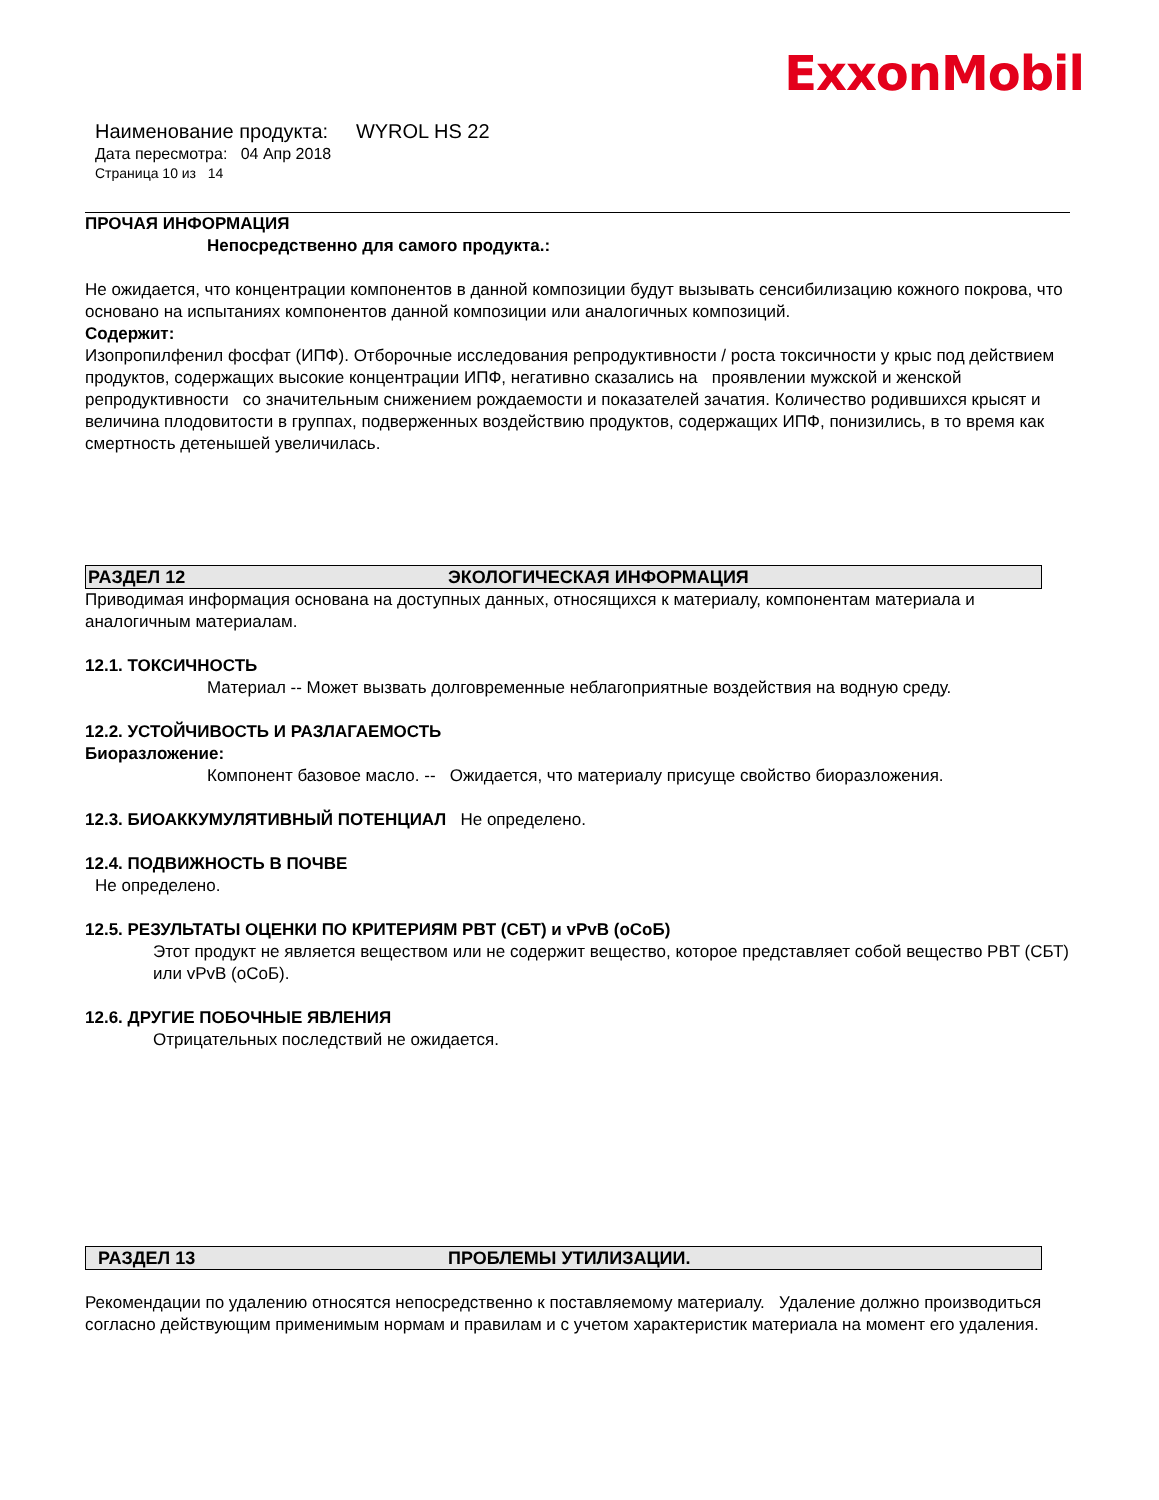ExxonMobil
Наименование продукта: WYROL HS 22
Дата пересмотра: 04 Апр 2018
Страница 10 из 14
ПРОЧАЯ ИНФОРМАЦИЯ
Непосредственно для самого продукта.:
Не ожидается, что концентрации компонентов в данной композиции будут вызывать сенсибилизацию кожного покрова, что основано на испытаниях компонентов данной композиции или аналогичных композиций.
Содержит:
Изопропилфенил фосфат (ИПФ). Отборочные исследования репродуктивности / роста токсичности у крыс под действием продуктов, содержащих высокие концентрации ИПФ, негативно сказались на проявлении мужской и женской репродуктивности со значительным снижением рождаемости и показателей зачатия. Количество родившихся крысят и величина плодовитости в группах, подверженных воздействию продуктов, содержащих ИПФ, понизились, в то время как смертность детенышей увеличилась.
РАЗДЕЛ 12 ЭКОЛОГИЧЕСКАЯ ИНФОРМАЦИЯ
Приводимая информация основана на доступных данных, относящихся к материалу, компонентам материала и аналогичным материалам.
12.1. ТОКСИЧНОСТЬ
Материал -- Может вызвать долговременные неблагоприятные воздействия на водную среду.
12.2. УСТОЙЧИВОСТЬ И РАЗЛАГАЕМОСТЬ
Биоразложение:
Компонент базовое масло. -- Ожидается, что материалу присуще свойство биоразложения.
12.3. БИОАККУМУЛЯТИВНЫЙ ПОТЕНЦИАЛ Не определено.
12.4. ПОДВИЖНОСТЬ В ПОЧВЕ
Не определено.
12.5. РЕЗУЛЬТАТЫ ОЦЕНКИ ПО КРИТЕРИЯМ PBT (СБТ) и vPvB (оСоБ)
Этот продукт не является веществом или не содержит вещество, которое представляет собой вещество PBT (СБТ) или vPvB (оСоБ).
12.6. ДРУГИЕ ПОБОЧНЫЕ ЯВЛЕНИЯ
Отрицательных последствий не ожидается.
РАЗДЕЛ 13 ПРОБЛЕМЫ УТИЛИЗАЦИИ.
Рекомендации по удалению относятся непосредственно к поставляемому материалу. Удаление должно производиться согласно действующим применимым нормам и правилам и с учетом характеристик материала на момент его удаления.